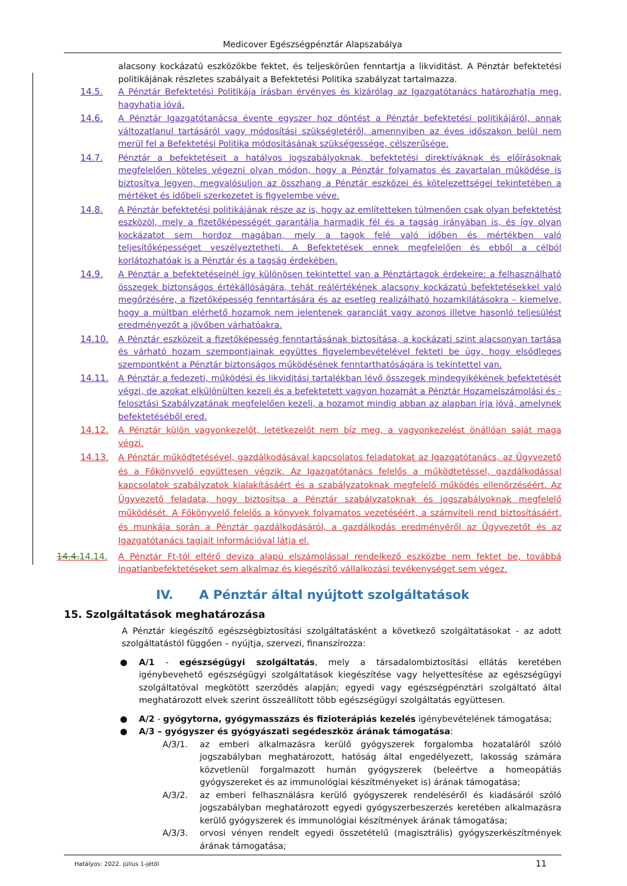Medicover Egészségpénztár Alapszabálya
alacsony kockázatú eszközökbe fektet, és teljeskörűen fenntartja a likviditást. A Pénztár befektetési politikájának részletes szabályait a Befektetési Politika szabályzat tartalmazza.
14.5. A Pénztár Befektetési Politikája írásban érvényes és kizárólag az Igazgatótanács határozhatja meg, hagyhatja jóvá.
14.6. A Pénztár Igazgatótanácsa évente egyszer hoz döntést a Pénztár befektetési politikájáról, annak változatlanul tartásáról vagy módosítási szükségletéről, amennyiben az éves időszakon belül nem merül fel a Befektetési Politika módosításának szükségessége, célszerűsége.
14.7. Pénztár a befektetéseit a hatályos jogszabályoknak, befektetési direktíváknak és előírásoknak megfelelően köteles végezni olyan módon, hogy a Pénztár folyamatos és zavartalan működése is biztosítva legyen, megvalósuljon az összhang a Pénztár eszközei és kötelezettségei tekintetében a mértéket és időbeli szerkezetet is figyelembe véve.
14.8. A Pénztár befektetési politikájának része az is, hogy az említetteken túlmenően csak olyan befektetést eszközöl, mely a fizetőképességét garantálja harmadik fél és a tagság irányában is, és így olyan kockázatot sem hordoz magában, mely a tagok felé való időben és mértékben való teljesítőképességet veszélyeztetheti. A Befektetések ennek megfelelően és ebből a célból korlátozhatóak is a Pénztár és a tagság érdekében.
14.9. A Pénztár a befektetéseinél így különösen tekintettel van a Pénztártagok érdekeire: a felhasználható összegek biztonságos értékállóságára, tehát reálértékének alacsony kockázatú befektetésekkel való megőrzésére, a fizetőképesség fenntartására és az esetleg realizálható hozamkilátásokra – kiemelve, hogy a múltban elérhető hozamok nem jelentenek garanciát vagy azonos illetve hasonló teljesülést eredményezőt a jövőben várhatóakra.
14.10. A Pénztár eszközeit a fizetőképesség fenntartásának biztosítása, a kockázati szint alacsonyan tartása és várható hozam szempontjainak együttes figyelembevételével fekteti be úgy, hogy elsődleges szempontként a Pénztár biztonságos működésének fenntarthatóságára is tekintettel van.
14.11. A Pénztár a fedezeti, működési és likviditási tartalékban lévő összegek mindegyikékének befektetését végzi, de azokat elkülönülten kezeli és a befektetett vagyon hozamát a Pénztár Hozamelszámolási és -felosztási Szabályzatának megfelelően kezeli, a hozamot mindig abban az alapban írja jóvá, amelynek befektetéséből ered.
14.12. A Pénztár külön vagyonkezelőt, letétkezelőt nem bíz meg, a vagyonkezelést önállóan saját maga végzi.
14.13. A Pénztár működtetésével, gazdálkodásával kapcsolatos feladatokat az Igazgatótanács, az Ügyvezető és a Főkönyvelő együttesen végzik. Az Igazgatótanács felelős a működtetéssel, gazdálkodással kapcsolatok szabályzatok kialakításáért és a szabályzatoknak megfelelő működés ellenőrzéséért. Az Ügyvezető feladata, hogy biztosítsa a Pénztár szabályzatoknak és jogszabályoknak megfelelő működését. A Főkönyvelő felelős a könyvek folyamatos vezetéséért, a számviteli rend biztosításáért, és munkája során a Pénztár gazdálkodásáról, a gazdálkodás eredményéről az Ügyvezetőt és az Igazgatótanács tagjait információval látja el.
14.4.14.14. A Pénztár Ft-tól eltérő deviza alapú elszámolással rendelkező eszközbe nem fektet be, továbbá ingatlanbefektetéseket sem alkalmaz és kiegészítő vállalkozási tevékenységet sem végez.
IV. A Pénztár által nyújtott szolgáltatások
15. Szolgáltatások meghatározása
A Pénztár kiegészítő egészségbiztosítási szolgáltatásként a következő szolgáltatásokat - az adott szolgáltatástól függően – nyújtja, szervezi, finanszírozza:
● A/1 - egészségügyi szolgáltatás, mely a társadalombiztosítási ellátás keretében igénybevehető egészségügyi szolgáltatások kiegészítése vagy helyettesítése az egészségügyi szolgáltatóval megkötött szerződés alapján; egyedi vagy egészségpénztári szolgáltató által meghatározott elvek szerint összeállított több egészségügyi szolgáltatás együttesen.
● A/2 - gyógytorna, gyógymasszázs és fizioterápiás kezelés igénybevételének támogatása;
● A/3 – gyógyszer és gyógyászati segédeszköz árának támogatása:
A/3/1. az emberi alkalmazásra kerülő gyógyszerek forgalomba hozataláról szóló jogszabályban meghatározott, hatóság által engedélyezett, lakosság számára közvetlenül forgalmazott humán gyógyszerek (beleértve a homeopátiás gyógyszereket és az immunológiai készítményeket is) árának támogatása;
A/3/2. az emberi felhasználásra kerülő gyógyszerek rendeléséről és kiadásáról szóló jogszabályban meghatározott egyedi gyógyszerbeszerzés keretében alkalmazásra kerülő gyógyszerek és immunológiai készítmények árának támogatása;
A/3/3. orvosi vényen rendelt egyedi összetételű (magisztrális) gyógyszerkészítmények árának támogatása;
Hatályos: 2022. július 1-jétől 11